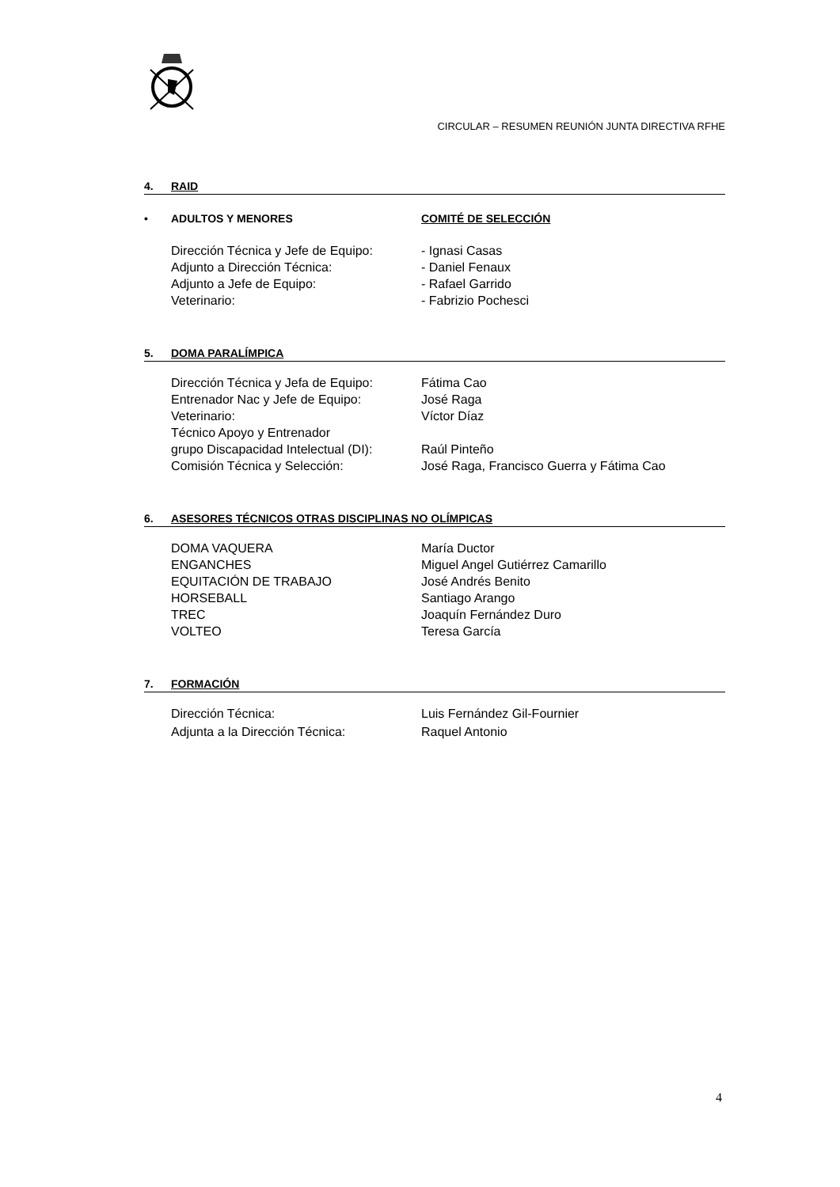CIRCULAR – RESUMEN REUNIÓN JUNTA DIRECTIVA RFHE
4. RAID
• ADULTOS Y MENORES COMITÉ DE SELECCIÓN
Dirección Técnica y Jefe de Equipo: - Ignasi Casas
Adjunto a Dirección Técnica: - Daniel Fenaux
Adjunto a Jefe de Equipo: - Rafael Garrido
Veterinario: - Fabrizio Pochesci
5. DOMA PARALÍMPICA
Dirección Técnica y Jefa de Equipo: Fátima Cao
Entrenador Nac y Jefe de Equipo: José Raga
Veterinario: Víctor Díaz
Técnico Apoyo y Entrenador
grupo Discapacidad Intelectual (DI):
Raúl Pinteño
Comisión Técnica y Selección: José Raga, Francisco Guerra y Fátima Cao
6. ASESORES TÉCNICOS OTRAS DISCIPLINAS NO OLÍMPICAS
DOMA VAQUERA María Ductor
ENGANCHES Miguel Angel Gutiérrez Camarillo
EQUITACIÓN DE TRABAJO José Andrés Benito
HORSEBALL Santiago Arango
TREC Joaquín Fernández Duro
VOLTEO Teresa García
7. FORMACIÓN
Dirección Técnica: Luis Fernández Gil-Fournier
Adjunta a la Dirección Técnica: Raquel Antonio
4